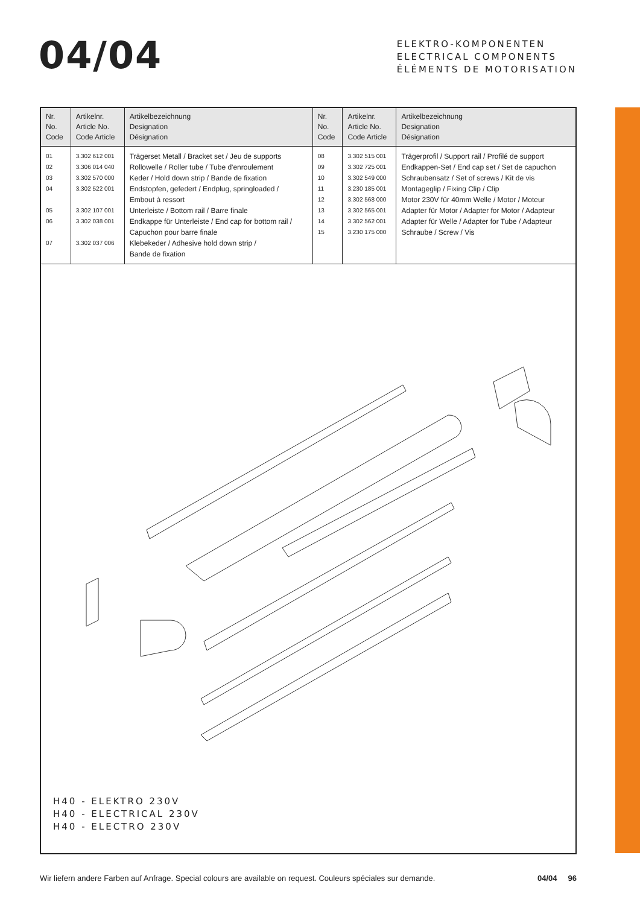04/04
ELEKTRO-KOMPONENTEN
ELECTRICAL COMPONENTS
ÉLÉMENTS DE MOTORISATION
| Nr. No. Code | Artikelnr. Article No. Code Article | Artikelbezeichnung Designation Désignation | Nr. No. Code | Artikelnr. Article No. Code Article | Artikelbezeichnung Designation Désignation |
| --- | --- | --- | --- | --- | --- |
| 01 02 03 04 05 06 07 | 3.302 612 001 3.306 014 040 3.302 570 000 3.302 522 001 3.302 107 001 3.302 038 001 3.302 037 006 | Trägerset Metall / Bracket set / Jeu de supports Rollowelle / Roller tube / Tube d'enroulement Keder / Hold down strip / Bande de fixation Endstopfen, gefedert / Endplug, springloaded / Embout à ressort Unterleiste / Bottom rail / Barre finale Endkappe für Unterleiste / End cap for bottom rail / Capuchon pour barre finale Klebekeder / Adhesive hold down strip / Bande de fixation | 08 09 10 11 12 13 14 15 | 3.302 515 001 3.302 725 001 3.302 549 000 3.230 185 001 3.302 568 000 3.302 565 001 3.302 562 001 3.230 175 000 | Trägerprofil / Support rail / Profilé de support Endkappen-Set / End cap set / Set de capuchon Schraubensatz / Set of screws / Kit de vis Montageglip / Fixing Clip / Clip Motor 230V für 40mm Welle / Motor / Moteur Adapter für Motor / Adapter for Motor / Adapteur Adapter für Welle / Adapter for Tube / Adapteur Schraube / Screw / Vis |
H40 - ELEKTRO 230V
H40 - ELECTRICAL 230V
H40 - ELECTRO 230V
Wir liefern andere Farben auf Anfrage. Special colours are available on request. Couleurs spéciales sur demande. 04/04 96